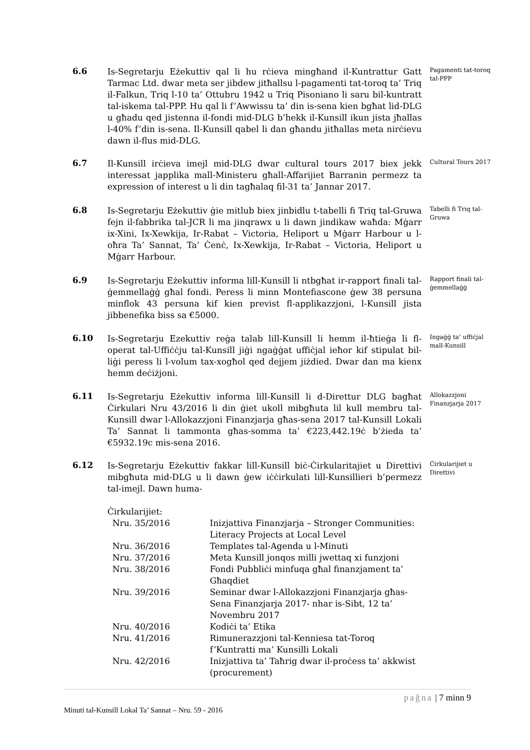6.6
Is-Segretarju Eżekuttiv qal li hu rċieva mingħand il-Kuntrattur Gatt Tarmac Ltd. dwar meta ser jibdew jitħallsu l-pagamenti tat-toroq ta’ Triq il-Falkun, Triq l-10 ta’ Ottubru 1942 u Triq Pisoniano li saru bil-kuntratt tal-iskema tal-PPP. Hu qal li f’Awwissu ta’ din is-sena kien bgħat lid-DLG u għadu qed jistenna il-fondi mid-DLG b’hekk il-Kunsill ikun jista jħallas l-40% f’din is-sena. Il-Kunsill qabel li dan għandu jitħallas meta nirċievu dawn il-flus mid-DLG.
Pagamenti tat-toroq tal-PPP
6.7
Il-Kunsill irċieva imejl mid-DLG dwar cultural tours 2017 biex jekk interessat japplika mall-Ministeru għall-Affarijiet Barranin permezz ta expression of interest u li din tagħalaq fil-31 ta’ Jannar 2017.
Cultural Tours 2017
6.8
Is-Segretarju Eżekuttiv ġie mitlub biex jinbidlu t-tabelli fi Triq tal-Gruwa fejn il-fabbrika tal-JCR li ma jinqrawx u li dawn jindikaw waħda: Mġarr ix-Xini, Ix-Xewkija, Ir-Rabat – Victoria, Heliport u Mġarr Harbour u l-oħra Ta’ Sannat, Ta’ Ċenċ, Ix-Xewkija, Ir-Rabat – Victoria, Heliport u Mġarr Harbour.
Tabelli fi Triq tal-Gruwa
6.9
Is-Segretarju Eżekuttiv informa lill-Kunsill li ntbgħat ir-rapport finali tal-ġemmellaġġ għal fondi. Peress li minn Montefiascone ġew 38 persuna minflok 43 persuna kif kien previst fl-applikazzjoni, l-Kunsill jista jibbenefika biss sa €5000.
Rapport finali tal-ġemmellaġġ
6.10
Is-Segretarju Ezekuttiv reġa talab lill-Kunsill li hemm il-ħtieġa li fl-operat tal-Uffiċċju tal-Kunsill jiġi ngaġġat uffiċjal ieħor kif stipulat bil-liġi peress li l-volum tax-xogħol qed dejjem jiżdied. Dwar dan ma kienx hemm deċiżjoni.
Ingaġġ ta’ uffiċjal mall-Kunsill
6.11
Is-Segretarju Eżekuttiv informa lill-Kunsill li d-Direttur DLG bagħat Ċirkulari Nru 43/2016 li din ġiet ukoll mibgħuta lil kull membru tal-Kunsill dwar l-Allokazzjoni Finanzjarja għas-sena 2017 tal-Kunsill Lokali Ta’ Sannat li tammonta għas-somma ta’ €223,442.19ċ b’żieda ta’ €5932.19c mis-sena 2016.
Allokazzjoni Finanzjarja 2017
6.12
Is-Segretarju Eżekuttiv fakkar lill-Kunsill biċ-Ċirkularitajiet u Direttivi mibgħuta mid-DLG u li dawn ġew iċċirkulati lill-Kunsillieri b’permezz tal-imejl. Dawn huma-
Ċirkularijiet:
| Nru. 35/2016 | Inizjattiva Finanzjarja – Stronger Communities: Literacy Projects at Local Level |
| Nru. 36/2016 | Templates tal-Agenda u l-Minuti |
| Nru. 37/2016 | Meta Kunsill jonqos milli jwettaq xi funzjoni |
| Nru. 38/2016 | Fondi Pubbliċi minfuqa għal finanzjament ta’ Għaqdiet |
| Nru. 39/2016 | Seminar dwar l-Allokazzjoni Finanzjarja għas- Sena Finanzjarja 2017- nhar is-Sibt, 12 ta’ Novembru 2017 |
| Nru. 40/2016 | Kodiċi ta’ Etika |
| Nru. 41/2016 | Rimunerazzjoni tal-Kenniesa tat-Toroq f’Kuntratti ma’ Kunsilli Lokali |
| Nru. 42/2016 | Inizjattiva ta’ Taħrig dwar il-proċess ta’ akkwist (procurement) |
Ċirkularijiet u Direttivi
pağna | 7 minn 9
Minuti tal-Kunsill Lokal Ta’ Sannat – Nru. 59 - 2016